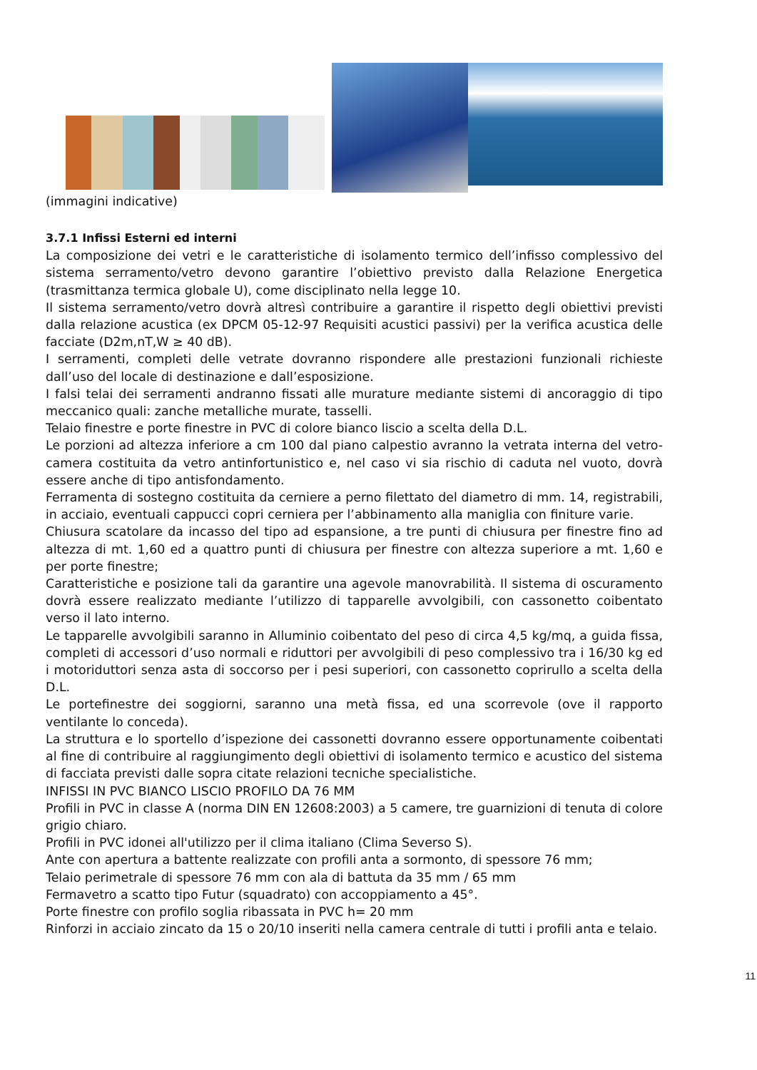(immagini indicative)
3.7.1 Infissi Esterni ed interni
La composizione dei vetri e le caratteristiche di isolamento termico dell’infisso complessivo del sistema serramento/vetro devono garantire l’obiettivo previsto dalla Relazione Energetica (trasmittanza termica globale U), come disciplinato nella legge 10.
Il sistema serramento/vetro dovrà altresì contribuire a garantire il rispetto degli obiettivi previsti dalla relazione acustica (ex DPCM 05-12-97 Requisiti acustici passivi) per la verifica acustica delle facciate (D2m,nT,W ≥ 40 dB).
I serramenti, completi delle vetrate dovranno rispondere alle prestazioni funzionali richieste dall’uso del locale di destinazione e dall’esposizione.
I falsi telai dei serramenti andranno fissati alle murature mediante sistemi di ancoraggio di tipo meccanico quali: zanche metalliche murate, tasselli.
Telaio finestre e porte finestre in PVC di colore bianco liscio a scelta della D.L.
Le porzioni ad altezza inferiore a cm 100 dal piano calpestio avranno la vetrata interna del vetro-camera costituita da vetro antinfortunistico e, nel caso vi sia rischio di caduta nel vuoto, dovrà essere anche di tipo antisfondamento.
Ferramenta di sostegno costituita da cerniere a perno filettato del diametro di mm. 14, registrabili, in acciaio, eventuali cappucci copri cerniera per l’abbinamento alla maniglia con finiture varie.
Chiusura scatolare da incasso del tipo ad espansione, a tre punti di chiusura per finestre fino ad altezza di mt. 1,60 ed a quattro punti di chiusura per finestre con altezza superiore a mt. 1,60 e per porte finestre;
Caratteristiche e posizione tali da garantire una agevole manovrabilità. Il sistema di oscuramento dovrà essere realizzato mediante l’utilizzo di tapparelle avvolgibili, con cassonetto coibentato verso il lato interno.
Le tapparelle avvolgibili saranno in Alluminio coibentato del peso di circa 4,5 kg/mq, a guida fissa, completi di accessori d’uso normali e riduttori per avvolgibili di peso complessivo tra i 16/30 kg ed i motoriduttori senza asta di soccorso per i pesi superiori, con cassonetto coprirullo a scelta della D.L.
Le portefinestre dei soggiorni, saranno una metà fissa, ed una scorrevole (ove il rapporto ventilante lo conceda).
La struttura e lo sportello d’ispezione dei cassonetti dovranno essere opportunamente coibentati al fine di contribuire al raggiungimento degli obiettivi di isolamento termico e acustico del sistema di facciata previsti dalle sopra citate relazioni tecniche specialistiche.
INFISSI IN PVC BIANCO LISCIO PROFILO DA 76 MM
Profili in PVC in classe A (norma DIN EN 12608:2003) a 5 camere, tre guarnizioni di tenuta di colore grigio chiaro.
Profili in PVC idonei all'utilizzo per il clima italiano (Clima Severso S).
Ante con apertura a battente realizzate con profili anta a sormonto, di spessore 76 mm;
Telaio perimetrale di spessore 76 mm con ala di battuta da 35 mm / 65 mm
Fermavetro a scatto tipo Futur (squadrato) con accoppiamento a 45°.
Porte finestre con profilo soglia ribassata in PVC h= 20 mm
Rinforzi in acciaio zincato da 15 o 20/10 inseriti nella camera centrale di tutti i profili anta e telaio.
11